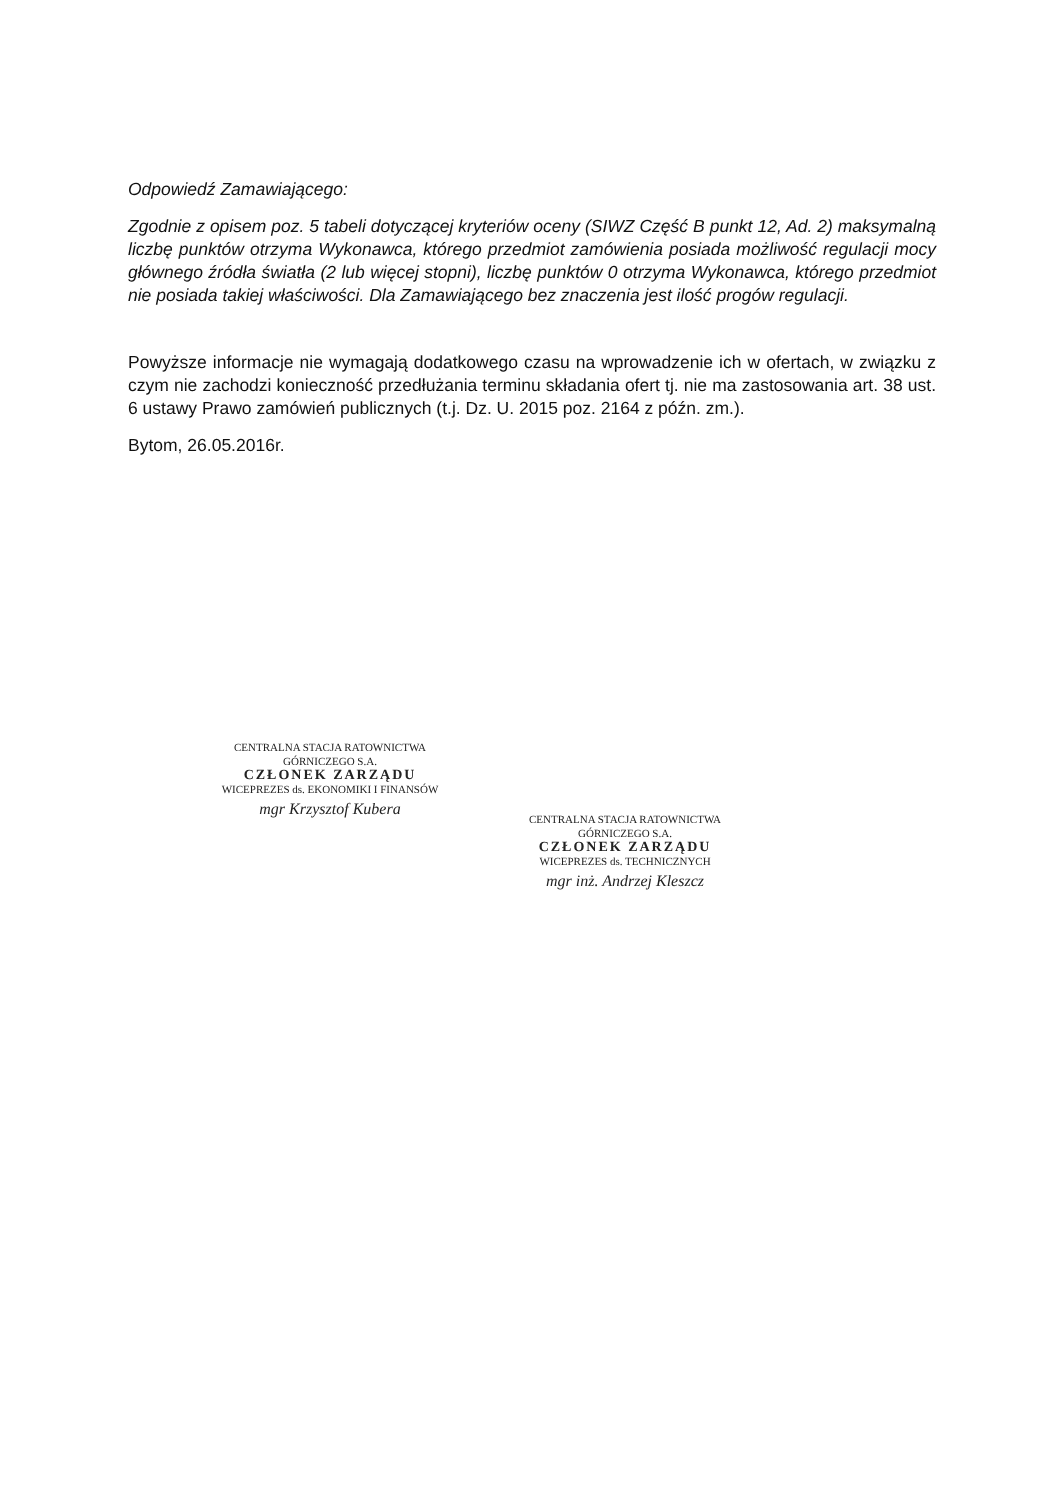Odpowiedź Zamawiającego:
Zgodnie z opisem poz. 5 tabeli dotyczącej kryteriów oceny (SIWZ Część B punkt 12, Ad. 2) maksymalną liczbę punktów otrzyma Wykonawca, którego przedmiot zamówienia posiada możliwość regulacji mocy głównego źródła światła (2 lub więcej stopni), liczbę punktów 0 otrzyma Wykonawca, którego przedmiot nie posiada takiej właściwości. Dla Zamawiającego bez znaczenia jest ilość progów regulacji.
Powyższe informacje nie wymagają dodatkowego czasu na wprowadzenie ich w ofertach, w związku z czym nie zachodzi konieczność przedłużania terminu składania ofert tj. nie ma zastosowania art. 38 ust. 6 ustawy Prawo zamówień publicznych (t.j. Dz. U. 2015 poz. 2164 z późn. zm.).
Bytom, 26.05.2016r.
CENTRALNA STACJA RATOWNICTWA GÓRNICZEGO S.A.
CZŁONEK ZARZĄDU
WICEPREZES ds. EKONOMIKI I FINANSÓW
mgr Krzysztof Kubera
CENTRALNA STACJA RATOWNICTWA GÓRNICZEGO S.A.
CZŁONEK ZARZĄDU
WICEPREZES ds. TECHNICZNYCH
mgr inż. Andrzej Kleszcz